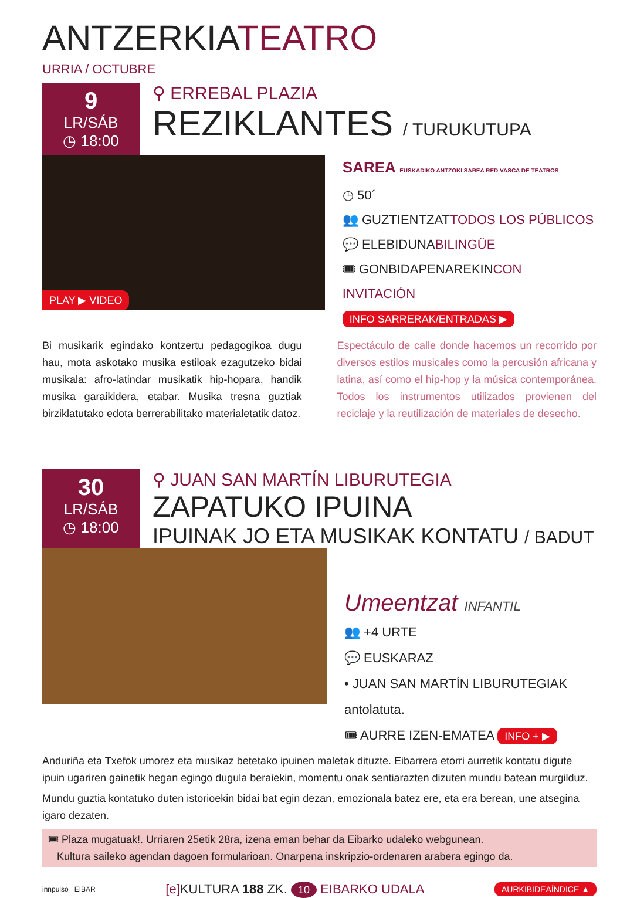ANTZERKIATEATRO
URRIA / OCTUBRE
9
LR/SÁB
◷ 18:00
⚲ ERREBAL PLAZIA
REZIKLANTES / TURUKUTUPA
PLAY ▶ VIDEO
SAREA EUSKADIKO ANTZOKI SAREA RED VASCA DE TEATROS
◷ 50´
👥 GUZTIENTZATTODOS LOS PÚBLICOS
💬 ELEBIDUNABILINGÜE
🎟 GONBIDAPENAREKINCON INVITACIÓN
INFO SARRERAK/ENTRADAS ▶
Bi musikarik egindako kontzertu pedagogikoa dugu hau, mota askotako musika estiloak eza­gutzeko bidai musikala: afro-latindar musikatik hip-hopara, handik musika garaikidera, etabar. Musika tresna guztiak birziklatutako edota berre­rabilitako materialetatik datoz.
Espectáculo de calle donde hacemos un recorrido por diversos estilos musicales como la percusión africana y latina, así como el hip-hop y la música contemporánea. Todos los instrumentos utiliza­dos provienen del reciclaje y la reutilización de materiales de desecho.
30
LR/SÁB
◷ 18:00
⚲ JUAN SAN MARTÍN LIBURUTEGIA
ZAPATUKO IPUINA
IPUINAK JO ETA MUSIKAK KONTATU / BADUT
Umeentzat INFANTIL
👥 +4 URTE
💬 EUSKARAZ
• JUAN SAN MARTÍN LIBURUTEGIAK
antolatuta.
🎟 AURRE IZEN-EMATEA INFO + ▶
Anduriña eta Txefok umorez eta musikaz betetako ipuinen maletak dituzte. Eibarrera etorri aurretik kon­tatu digute ipuin ugariren gainetik hegan egingo dugula beraiekin, momentu onak sentiarazten dizuten mundu batean murgilduz.
Mundu guztia kontatuko duten istorioekin bidai bat egin dezan, emozionala batez ere, eta era berean, une atsegina igaro dezaten.
🎟 Plaza mugatuak!. Urriaren 25etik 28ra, izena eman behar da Eibarko udaleko webgunean.
Kultura saileko agendan dagoen formularioan. Onarpena inskripzio-ordenaren arabera egingo da.
innpulso EIBAR [e] KULTURA 188 ZK. 10 EIBARKO UDALA AURKIBIDEAÍNDICE ▲